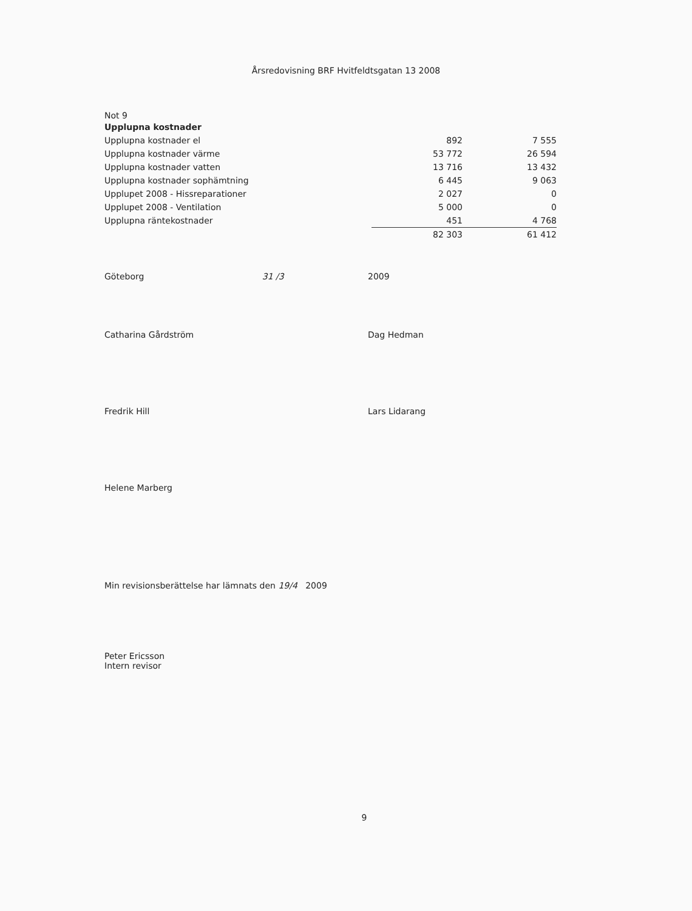Årsredovisning BRF Hvitfeldtsgatan 13 2008
Not 9
| Upplupna kostnader | | |
| Upplupna kostnader el | 892 | 7 555 |
| Upplupna kostnader värme | 53 772 | 26 594 |
| Upplupna kostnader vatten | 13 716 | 13 432 |
| Upplupna kostnader sophämtning | 6 445 | 9 063 |
| Upplupet 2008 - Hissreparationer | 2 027 | 0 |
| Upplupet 2008 - Ventilation | 5 000 | 0 |
| Upplupna räntekostnader | 451 | 4 768 |
| | 82 303 | 61 412 |
Göteborg 31 /3 2009
Catharina Gårdström Dag Hedman
Fredrik Hill Lars Lidarang
Helene Marberg
Min revisionsberättelse har lämnats den 19/4 2009
Peter Ericsson
Intern revisor
9